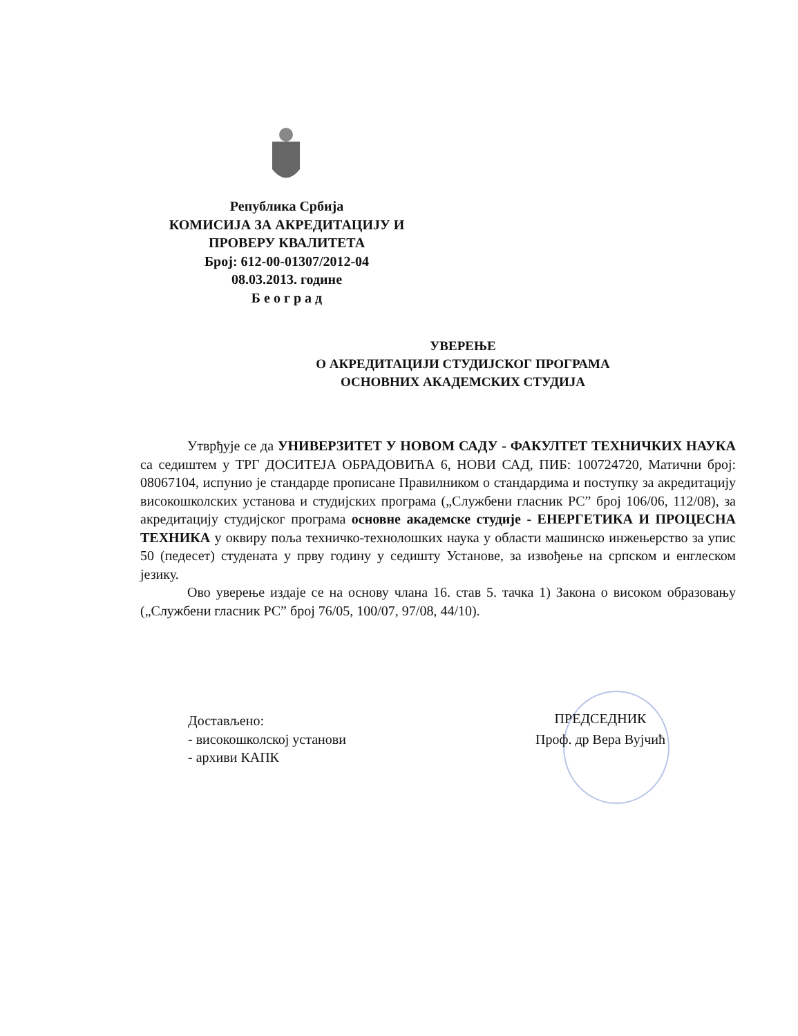Република Србија
КОМИСИЈА ЗА АКРЕДИТАЦИЈУ И
ПРОВЕРУ КВАЛИТЕТА
Број: 612-00-01307/2012-04
08.03.2013. године
Б е о г р а д
УВЕРЕЊЕ
О АКРЕДИТАЦИЈИ СТУДИЈСКОГ ПРОГРАМА
ОСНОВНИХ АКАДЕМСКИХ СТУДИЈА
Утврђује се да УНИВЕРЗИТЕТ У НОВОМ САДУ - ФАКУЛТЕТ ТЕХНИЧКИХ НАУКА са седиштем у ТРГ ДОСИТЕЈА ОБРАДОВИЋА 6, НОВИ САД, ПИБ: 100724720, Матични број: 08067104, испунио је стандарде прописане Правилником о стандардима и поступку за акредитацију високошколских установа и студијских програма („Службени гласник РС” број 106/06, 112/08), за акредитацију студијског програма основне академске студије - ЕНЕРГЕТИКА И ПРОЦЕСНА ТЕХНИКА у оквиру поља техничко-технолошких наука у области машинско инжењерство за упис 50 (педесет) студената у прву годину у седишту Установе, за извођење на српском и енглеском језику.
Ово уверење издаје се на основу члана 16. став 5. тачка 1) Закона о високом образовању („Службени гласник РС” број 76/05, 100/07, 97/08, 44/10).
Достављено:
- високошколској установи
- архиви КАПК
ПРЕДСЕДНИК
Проф. др Вера Вујчић